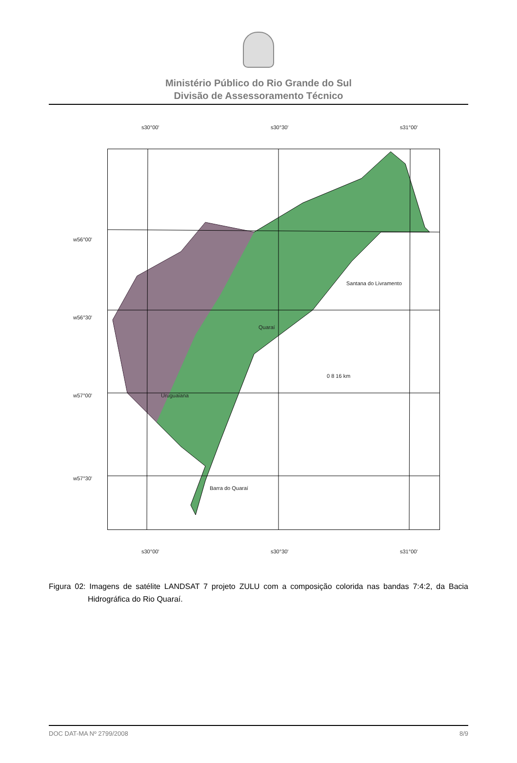Ministério Público do Rio Grande do Sul
Divisão de Assessoramento Técnico
s30°00' s30°30' s31°00'
w56°00'
w56°30'
w57°00'
w57°30'
Santana do Livramento
Quaraí
Uruguaiana
Barra do Quaraí
0 8 16 km
s30°00' s30°30' s31°00'
Figura 02: Imagens de satélite LANDSAT 7 projeto ZULU com a composição colorida nas bandas 7:4:2, da Bacia Hidrográfica do Rio Quaraí.
DOC DAT-MA Nº 2799/2008 8/9